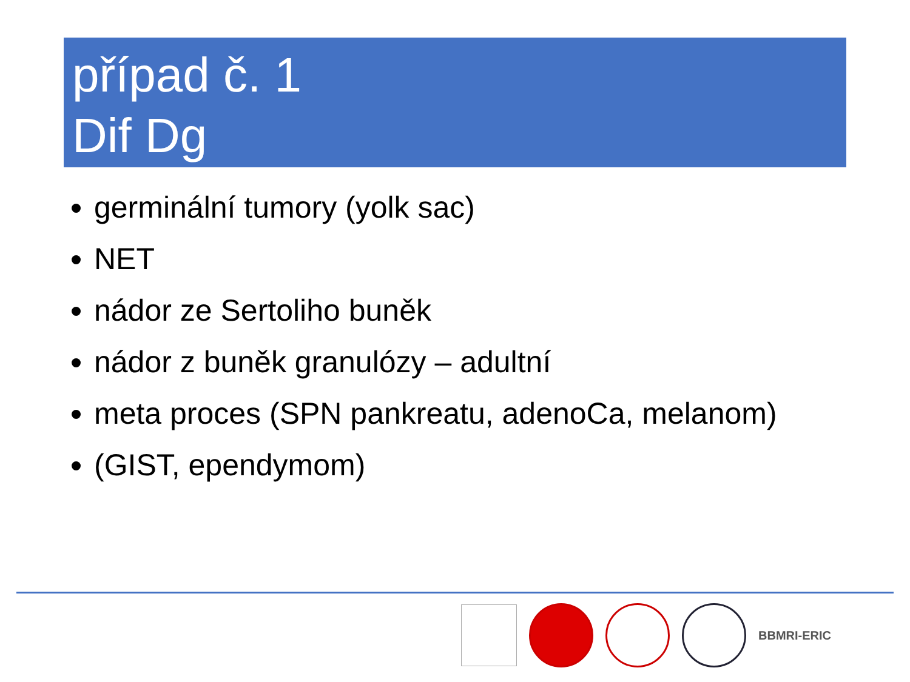případ č. 1
Dif Dg
germinální tumory (yolk sac)
NET
nádor ze Sertoliho buněk
nádor z buněk granulózy – adultní
meta proces (SPN pankreatu, adenoCa, melanom)
(GIST, ependymom)
BBMRI-ERIC